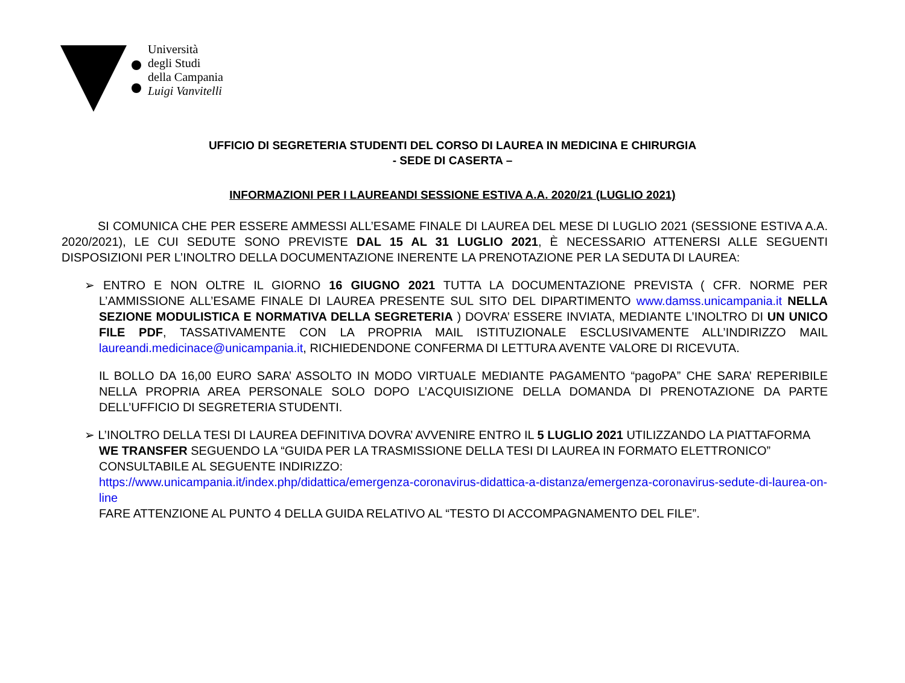Università
degli Studi
della Campania
Luigi Vanvitelli
UFFICIO DI SEGRETERIA STUDENTI DEL CORSO DI LAUREA IN MEDICINA E CHIRURGIA
- SEDE DI CASERTA –
INFORMAZIONI PER I LAUREANDI SESSIONE ESTIVA A.A. 2020/21 (LUGLIO 2021)
SI COMUNICA CHE PER ESSERE AMMESSI ALL’ESAME FINALE DI LAUREA DEL MESE DI LUGLIO 2021 (SESSIONE ESTIVA A.A. 2020/2021), LE CUI SEDUTE SONO PREVISTE DAL 15 AL 31 LUGLIO 2021, È NECESSARIO ATTENERSI ALLE SEGUENTI DISPOSIZIONI PER L’INOLTRO DELLA DOCUMENTAZIONE INERENTE LA PRENOTAZIONE PER LA SEDUTA DI LAUREA:
➢ ENTRO E NON OLTRE IL GIORNO 16 GIUGNO 2021 TUTTA LA DOCUMENTAZIONE PREVISTA ( CFR. NORME PER L’AMMISSIONE ALL’ESAME FINALE DI LAUREA PRESENTE SUL SITO DEL DIPARTIMENTO www.damss.unicampania.it NELLA SEZIONE MODULISTICA E NORMATIVA DELLA SEGRETERIA ) DOVRA’ ESSERE INVIATA, MEDIANTE L’INOLTRO DI UN UNICO FILE PDF, TASSATIVAMENTE CON LA PROPRIA MAIL ISTITUZIONALE ESCLUSIVAMENTE ALL’INDIRIZZO MAIL laureandi.medicinace@unicampania.it, RICHIEDENDONE CONFERMA DI LETTURA AVENTE VALORE DI RICEVUTA.
IL BOLLO DA 16,00 EURO SARA’ ASSOLTO IN MODO VIRTUALE MEDIANTE PAGAMENTO “pagoPA” CHE SARA’ REPERIBILE NELLA PROPRIA AREA PERSONALE SOLO DOPO L’ACQUISIZIONE DELLA DOMANDA DI PRENOTAZIONE DA PARTE DELL’UFFICIO DI SEGRETERIA STUDENTI.
➢ L’INOLTRO DELLA TESI DI LAUREA DEFINITIVA DOVRA’ AVVENIRE ENTRO IL 5 LUGLIO 2021 UTILIZZANDO LA PIATTAFORMA WE TRANSFER SEGUENDO LA “GUIDA PER LA TRASMISSIONE DELLA TESI DI LAUREA IN FORMATO ELETTRONICO” CONSULTABILE AL SEGUENTE INDIRIZZO:
https://www.unicampania.it/index.php/didattica/emergenza-coronavirus-didattica-a-distanza/emergenza-coronavirus-sedute-di-laurea-on-line
FARE ATTENZIONE AL PUNTO 4 DELLA GUIDA RELATIVO AL “TESTO DI ACCOMPAGNAMENTO DEL FILE”.